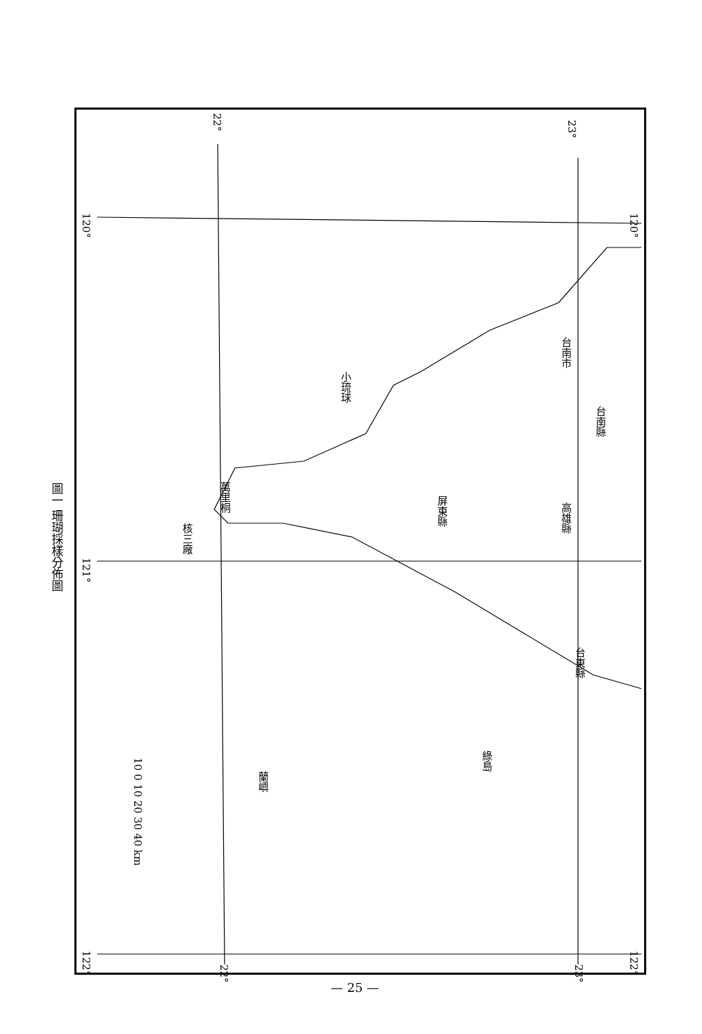台南縣
高雄縣
屏東縣
台東縣
台南市
小琉球
萬里桐
核三廠
綠島
蘭嶼
10 0 10 20 30 40 km
120°
121°
122°
120°
122°
22°
23°
22°
23°
圖一 珊瑚採樣分佈圖
— 25 —